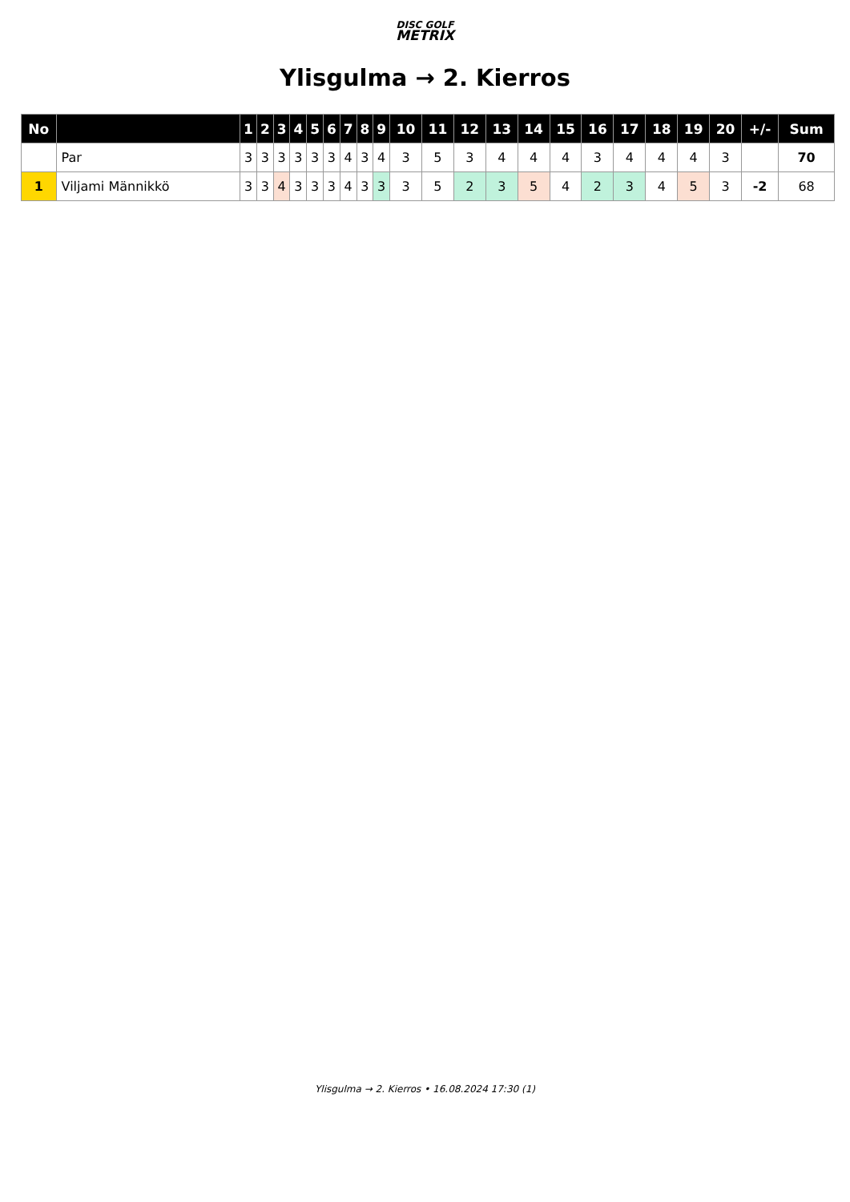DISC GOLF
METRIX
Ylisgulma → 2. Kierros
| No | | 1 | 2 | 3 | 4 | 5 | 6 | 7 | 8 | 9 | 10 | 11 | 12 | 13 | 14 | 15 | 16 | 17 | 18 | 19 | 20 | +/- | Sum |
| --- | --- | --- | --- | --- | --- | --- | --- | --- | --- | --- | --- | --- | --- | --- | --- | --- | --- | --- | --- | --- | --- | --- | --- |
| | Par | 3 | 3 | 3 | 3 | 3 | 3 | 4 | 3 | 4 | 3 | 5 | 3 | 4 | 4 | 4 | 3 | 4 | 4 | 4 | 3 | | 70 |
| 1 | Viljami Männikkö | 3 | 3 | 4 | 3 | 3 | 3 | 4 | 3 | 3 | 3 | 5 | 2 | 3 | 5 | 4 | 2 | 3 | 4 | 5 | 3 | -2 | 68 |
Ylisgulma → 2. Kierros • 16.08.2024 17:30 (1)